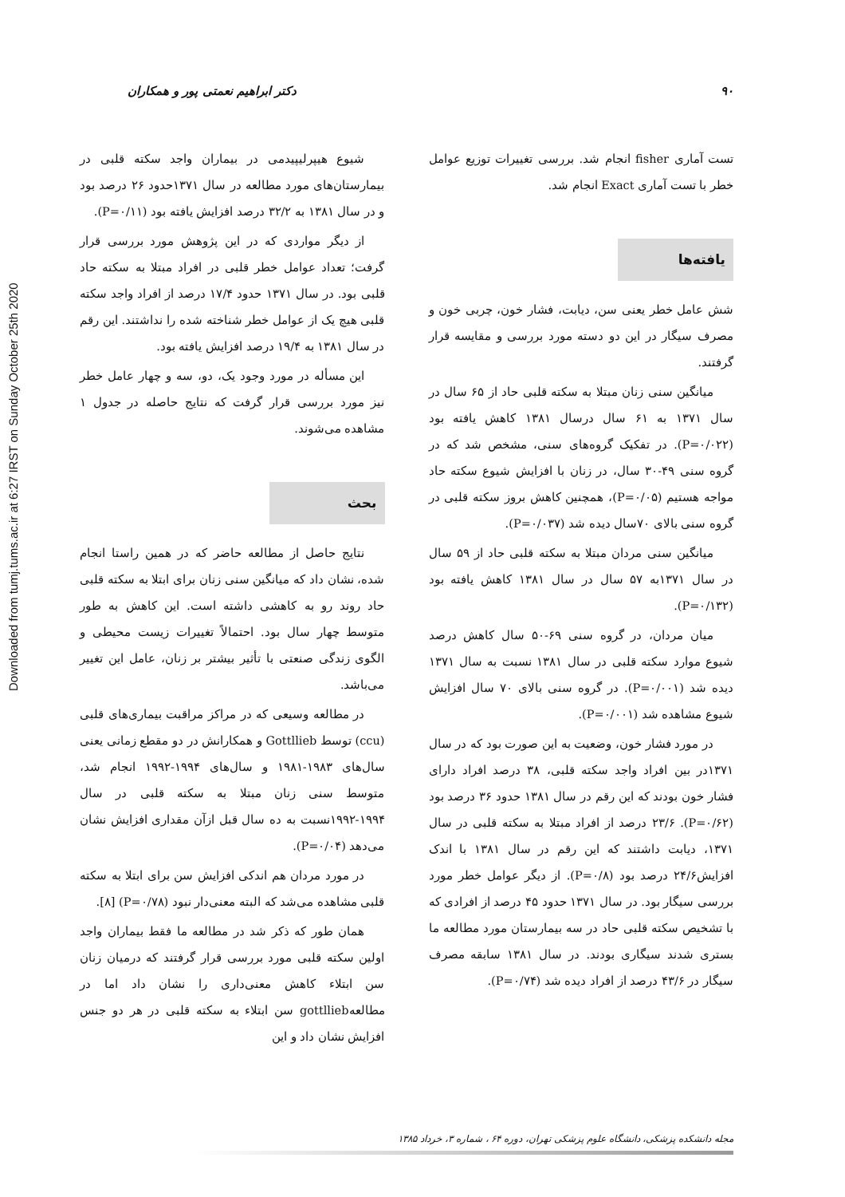Downloaded from tumj.tums.ac.ir at 6:27 IRST on Sunday October 25th 2020
۹۰ دکتر ابراهیم نعمتی پور و همکاران
تست آماری fisher انجام شد. بررسی تغییرات توزیع عوامل خطر با تست آماری Exact انجام شد.
یافته‌ها
شش عامل خطر یعنی سن، دیابت، فشار خون، چربی خون و مصرف سیگار در این دو دسته مورد بررسی و مقایسه قرار گرفتند.
میانگین سنی زنان مبتلا به سکته قلبی حاد از ۶۵ سال در سال ۱۳۷۱ به ۶۱ سال درسال ۱۳۸۱ کاهش یافته بود (P=۰/۰۲۲). در تفکیک گروه‌های سنی، مشخص شد که در گروه سنی ۴۹-۳۰ سال، در زنان با افزایش شیوع سکته حاد مواجه هستیم (P=۰/۰۵)، همچنین کاهش بروز سکته قلبی در گروه سنی بالای ۷۰سال دیده شد (P=۰/۰۳۷).
میانگین سنی مردان مبتلا به سکته قلبی حاد از ۵۹ سال در سال ۱۳۷۱به ۵۷ سال در سال ۱۳۸۱ کاهش یافته بود (P=۰/۱۳۲).
میان مردان، در گروه سنی ۶۹-۵۰ سال کاهش درصد شیوع موارد سکته قلبی در سال ۱۳۸۱ نسبت به سال ۱۳۷۱ دیده شد (P=۰/۰۰۱). در گروه سنی بالای ۷۰ سال افزایش شیوع مشاهده شد (P=۰/۰۰۱).
در مورد فشار خون، وضعیت به این صورت بود که در سال ۱۳۷۱در بین افراد واجد سکته قلبی، ۳۸ درصد افراد دارای فشار خون بودند که این رقم در سال ۱۳۸۱ حدود ۳۶ درصد بود (P=۰/۶۲). ۲۳/۶ درصد از افراد مبتلا به سکته قلبی در سال ۱۳۷۱، دیابت داشتند که این رقم در سال ۱۳۸۱ با اندک افزایش۲۴/۶ درصد بود (P=۰/۸). از دیگر عوامل خطر مورد بررسی سیگار بود. در سال ۱۳۷۱ حدود ۴۵ درصد از افرادی که با تشخیص سکته قلبی حاد در سه بیمارستان مورد مطالعه ما بستری شدند سیگاری بودند. در سال ۱۳۸۱ سابقه مصرف سیگار در ۴۳/۶ درصد از افراد دیده شد (P=۰/۷۴).
شیوع هیپرلیپیدمی در بیماران واجد سکته قلبی در بیمارستان‌های مورد مطالعه در سال ۱۳۷۱حدود ۲۶ درصد بود و در سال ۱۳۸۱ به ۳۲/۲ درصد افزایش یافته بود (P=۰/۱۱).
از دیگر مواردی که در این پژوهش مورد بررسی قرار گرفت؛ تعداد عوامل خطر قلبی در افراد مبتلا به سکته حاد قلبی بود. در سال ۱۳۷۱ حدود ۱۷/۴ درصد از افراد واجد سکته قلبی هیچ یک از عوامل خطر شناخته شده را نداشتند. این رقم در سال ۱۳۸۱ به ۱۹/۴ درصد افزایش یافته بود.
این مسأله در مورد وجود یک، دو، سه و چهار عامل خطر نیز مورد بررسی قرار گرفت که نتایج حاصله در جدول ۱ مشاهده می‌شوند.
بحث
نتایج حاصل از مطالعه حاضر که در همین راستا انجام شده، نشان داد که میانگین سنی زنان برای ابتلا به سکته قلبی حاد روند رو به کاهشی داشته است. این کاهش به طور متوسط چهار سال بود. احتمالاً تغییرات زیست محیطی و الگوی زندگی صنعتی با تأثیر بیشتر بر زنان، عامل این تغییر می‌باشد.
در مطالعه وسیعی که در مراکز مراقبت بیماری‌های قلبی (ccu) توسط Gottllieb و همکارانش در دو مقطع زمانی یعنی سال‌های ۱۹۸۳-۱۹۸۱ و سال‌های ۱۹۹۴-۱۹۹۲ انجام شد، متوسط سنی زنان مبتلا به سکته قلبی در سال ۱۹۹۴-۱۹۹۲نسبت به ده سال قبل ازآن مقداری افزایش نشان می‌دهد (P=۰/۰۴).
در مورد مردان هم اندکی افزایش سن برای ابتلا به سکته قلبی مشاهده می‌شد که البته معنی‌دار نبود (P=۰/۷۸) [۸].
همان طور که ذکر شد در مطالعه ما فقط بیماران واجد اولین سکته قلبی مورد بررسی قرار گرفتند که درمیان زنان سن ابتلاء کاهش معنی‌داری را نشان داد اما در مطالعهgottllieb سن ابتلاء به سکته قلبی در هر دو جنس افزایش نشان داد و این
مجله دانشکده پزشکی، دانشگاه علوم پزشکی تهران، دوره ۶۴ ، شماره ۳، خرداد ۱۳۸۵